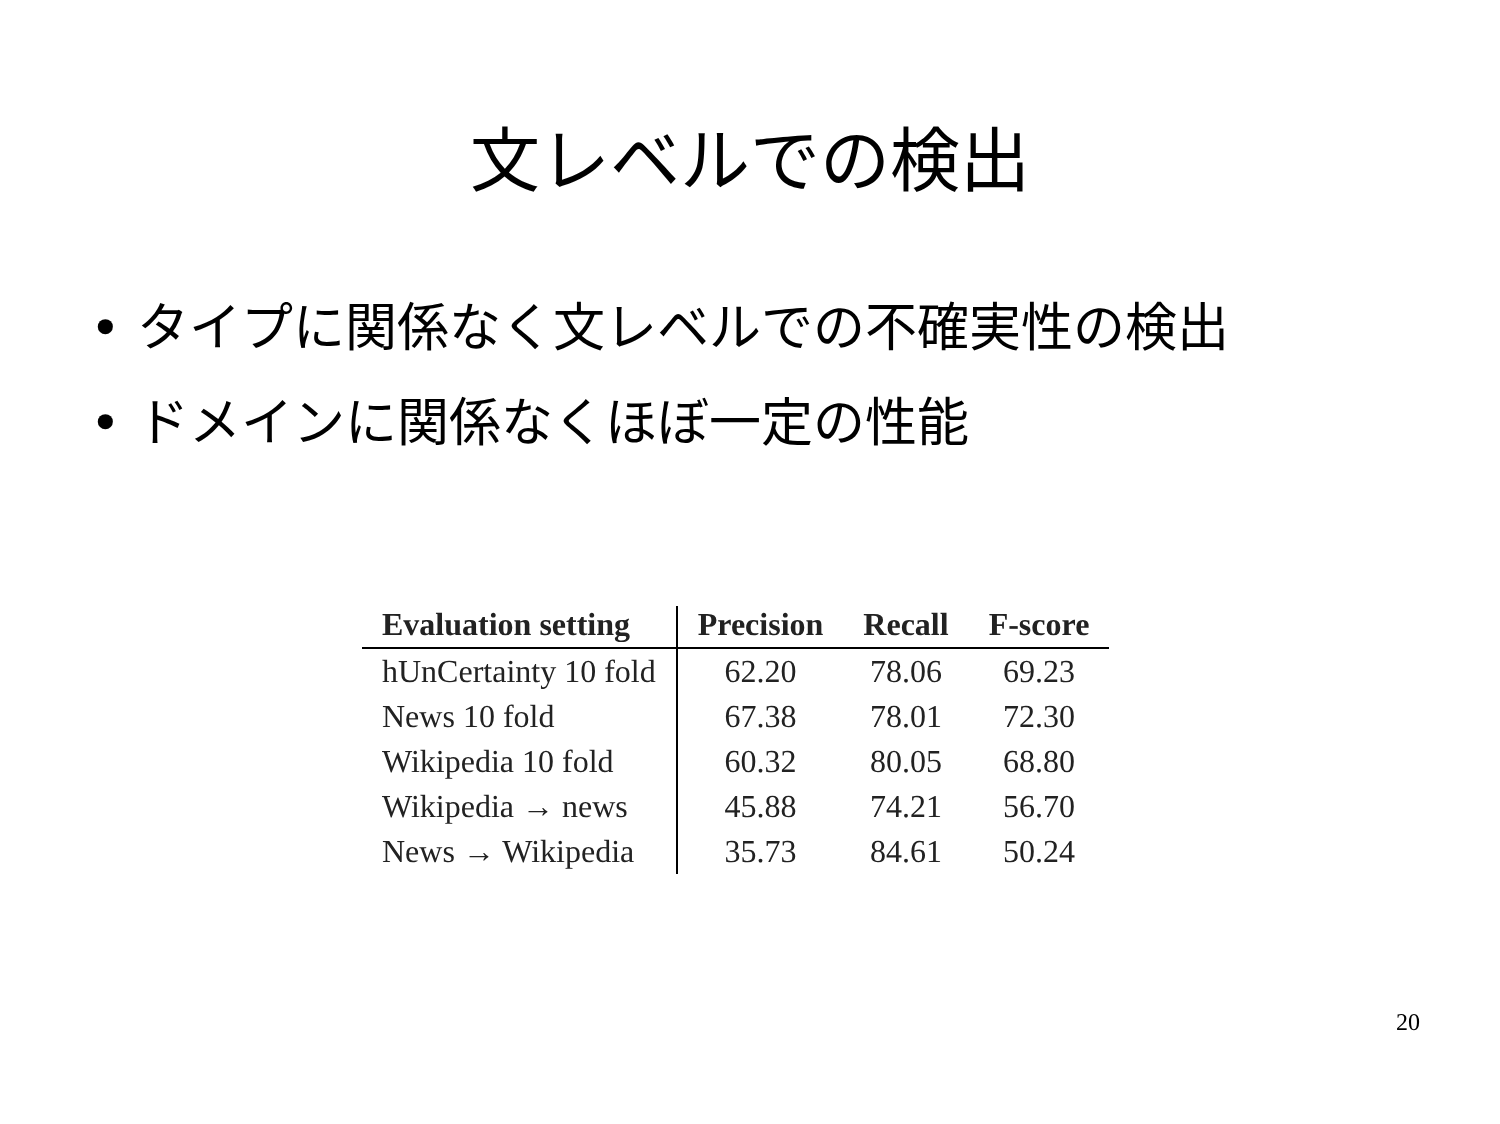文レベルでの検出
• タイプに関係なく文レベルでの不確実性の検出
• ドメインに関係なくほぼ一定の性能
| Evaluation setting | Precision | Recall | F-score |
| --- | --- | --- | --- |
| hUnCertainty 10 fold | 62.20 | 78.06 | 69.23 |
| News 10 fold | 67.38 | 78.01 | 72.30 |
| Wikipedia 10 fold | 60.32 | 80.05 | 68.80 |
| Wikipedia → news | 45.88 | 74.21 | 56.70 |
| News → Wikipedia | 35.73 | 84.61 | 50.24 |
20